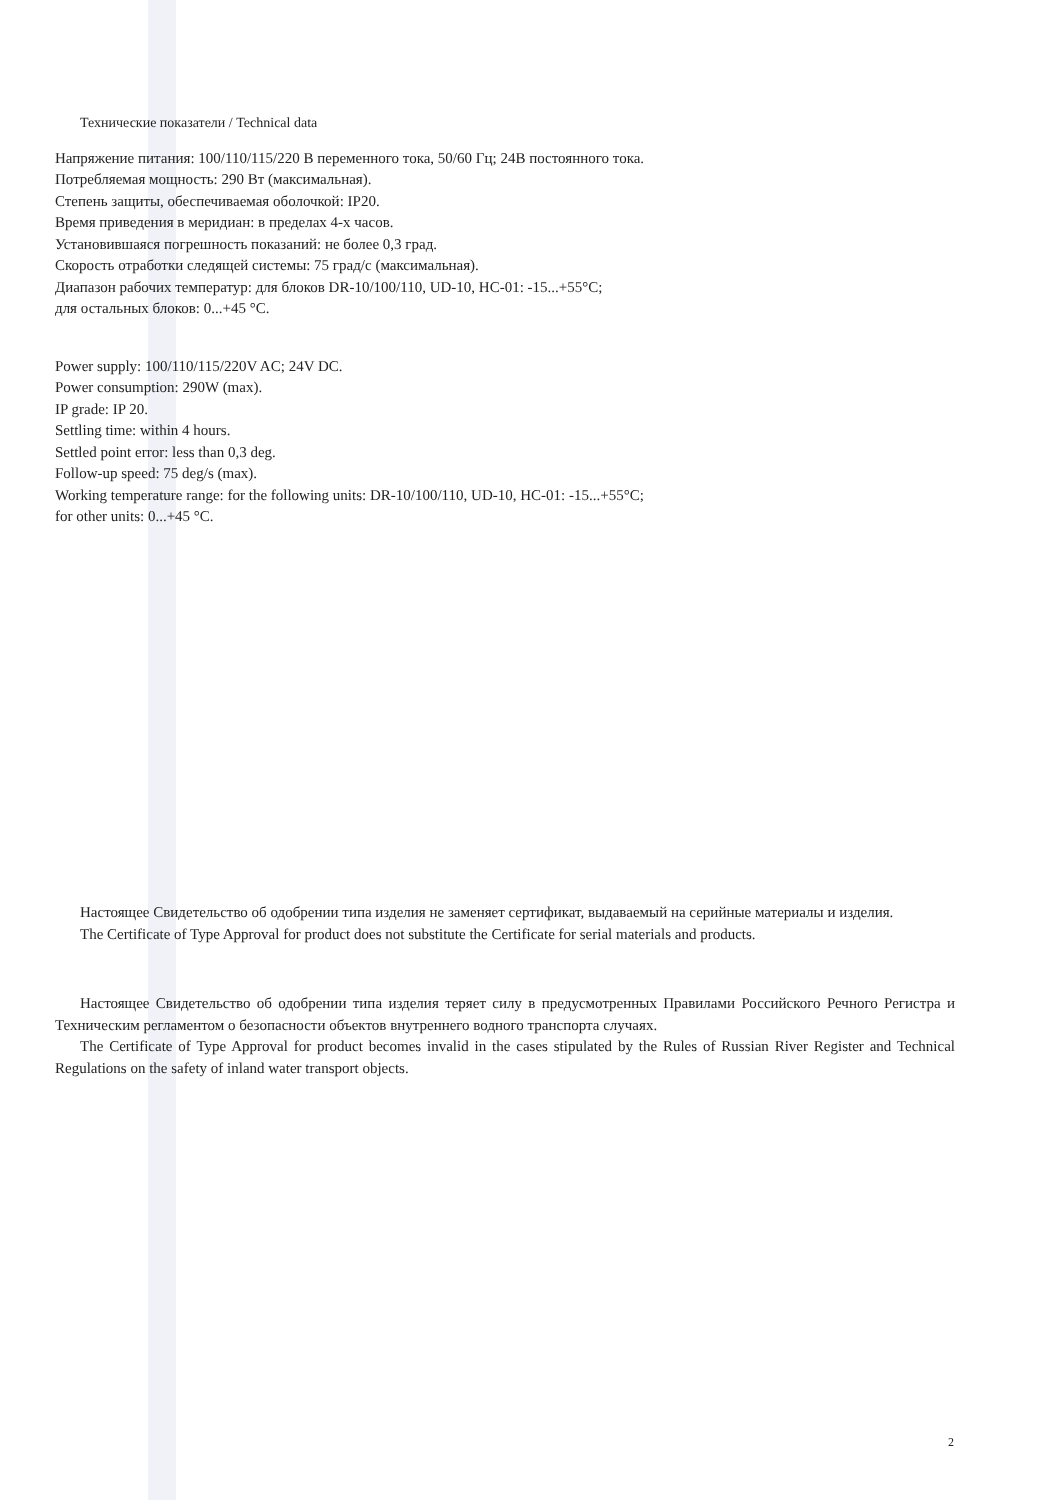Технические показатели / Technical data
Напряжение питания: 100/110/115/220 В переменного тока, 50/60 Гц; 24В постоянного тока.
Потребляемая мощность: 290 Вт (максимальная).
Степень защиты, обеспечиваемая оболочкой: IP20.
Время приведения в меридиан: в пределах 4-х часов.
Установившаяся погрешность показаний: не более 0,3 град.
Скорость отработки следящей системы: 75 град/с (максимальная).
Диапазон рабочих температур: для блоков DR-10/100/110, UD-10, HC-01: -15...+55°C;
для остальных блоков: 0...+45 °C.
Power supply: 100/110/115/220V AC; 24V DC.
Power consumption: 290W (max).
IP grade: IP 20.
Settling time: within 4 hours.
Settled point error: less than 0,3 deg.
Follow-up speed: 75 deg/s (max).
Working temperature range: for the following units: DR-10/100/110, UD-10, HC-01: -15...+55°C;
for other units: 0...+45 °C.
Настоящее Свидетельство об одобрении типа изделия не заменяет сертификат, выдаваемый на серийные материалы и изделия.
The Certificate of Type Approval for product does not substitute the Certificate for serial materials and products.
Настоящее Свидетельство об одобрении типа изделия теряет силу в предусмотренных Правилами Российского Речного Регистра и Техническим регламентом о безопасности объектов внутреннего водного транспорта случаях.
The Certificate of Type Approval for product becomes invalid in the cases stipulated by the Rules of Russian River Register and Technical Regulations on the safety of inland water transport objects.
2